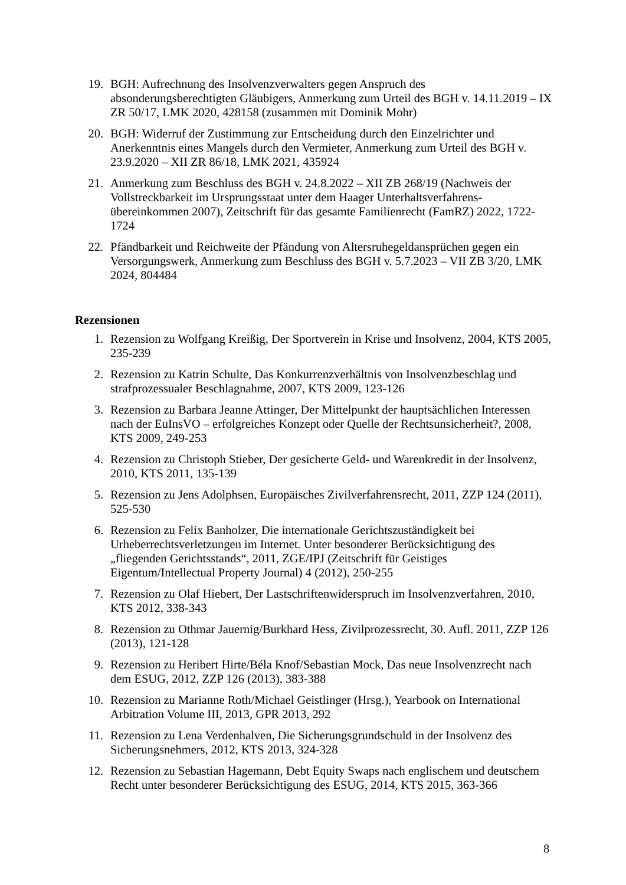19. BGH: Aufrechnung des Insolvenzverwalters gegen Anspruch des absonderungsberechtigten Gläubigers, Anmerkung zum Urteil des BGH v. 14.11.2019 – IX ZR 50/17, LMK 2020, 428158 (zusammen mit Dominik Mohr)
20. BGH: Widerruf der Zustimmung zur Entscheidung durch den Einzelrichter und Anerkenntnis eines Mangels durch den Vermieter, Anmerkung zum Urteil des BGH v. 23.9.2020 – XII ZR 86/18, LMK 2021, 435924
21. Anmerkung zum Beschluss des BGH v. 24.8.2022 – XII ZB 268/19 (Nachweis der Vollstreckbarkeit im Ursprungsstaat unter dem Haager Unterhaltsverfahrens-übereinkommen 2007), Zeitschrift für das gesamte Familienrecht (FamRZ) 2022, 1722-1724
22. Pfändbarkeit und Reichweite der Pfändung von Altersruhegeldansprüchen gegen ein Versorgungswerk, Anmerkung zum Beschluss des BGH v. 5.7.2023 – VII ZB 3/20, LMK 2024, 804484
Rezensionen
1. Rezension zu Wolfgang Kreißig, Der Sportverein in Krise und Insolvenz, 2004, KTS 2005, 235-239
2. Rezension zu Katrin Schulte, Das Konkurrenzverhältnis von Insolvenzbeschlag und strafprozessualer Beschlagnahme, 2007, KTS 2009, 123-126
3. Rezension zu Barbara Jeanne Attinger, Der Mittelpunkt der hauptsächlichen Interessen nach der EuInsVO – erfolgreiches Konzept oder Quelle der Rechtsunsicherheit?, 2008, KTS 2009, 249-253
4. Rezension zu Christoph Stieber, Der gesicherte Geld- und Warenkredit in der Insolvenz, 2010, KTS 2011, 135-139
5. Rezension zu Jens Adolphsen, Europäisches Zivilverfahrensrecht, 2011, ZZP 124 (2011), 525-530
6. Rezension zu Felix Banholzer, Die internationale Gerichtszuständigkeit bei Urheberrechtsverletzungen im Internet. Unter besonderer Berücksichtigung des „fliegenden Gerichtsstands“, 2011, ZGE/IPJ (Zeitschrift für Geistiges Eigentum/Intellectual Property Journal) 4 (2012), 250-255
7. Rezension zu Olaf Hiebert, Der Lastschriftenwiderspruch im Insolvenzverfahren, 2010, KTS 2012, 338-343
8. Rezension zu Othmar Jauernig/Burkhard Hess, Zivilprozessrecht, 30. Aufl. 2011, ZZP 126 (2013), 121-128
9. Rezension zu Heribert Hirte/Béla Knof/Sebastian Mock, Das neue Insolvenzrecht nach dem ESUG, 2012, ZZP 126 (2013), 383-388
10. Rezension zu Marianne Roth/Michael Geistlinger (Hrsg.), Yearbook on International Arbitration Volume III, 2013, GPR 2013, 292
11. Rezension zu Lena Verdenhalven, Die Sicherungsgrundschuld in der Insolvenz des Sicherungsnehmers, 2012, KTS 2013, 324-328
12. Rezension zu Sebastian Hagemann, Debt Equity Swaps nach englischem und deutschem Recht unter besonderer Berücksichtigung des ESUG, 2014, KTS 2015, 363-366
8